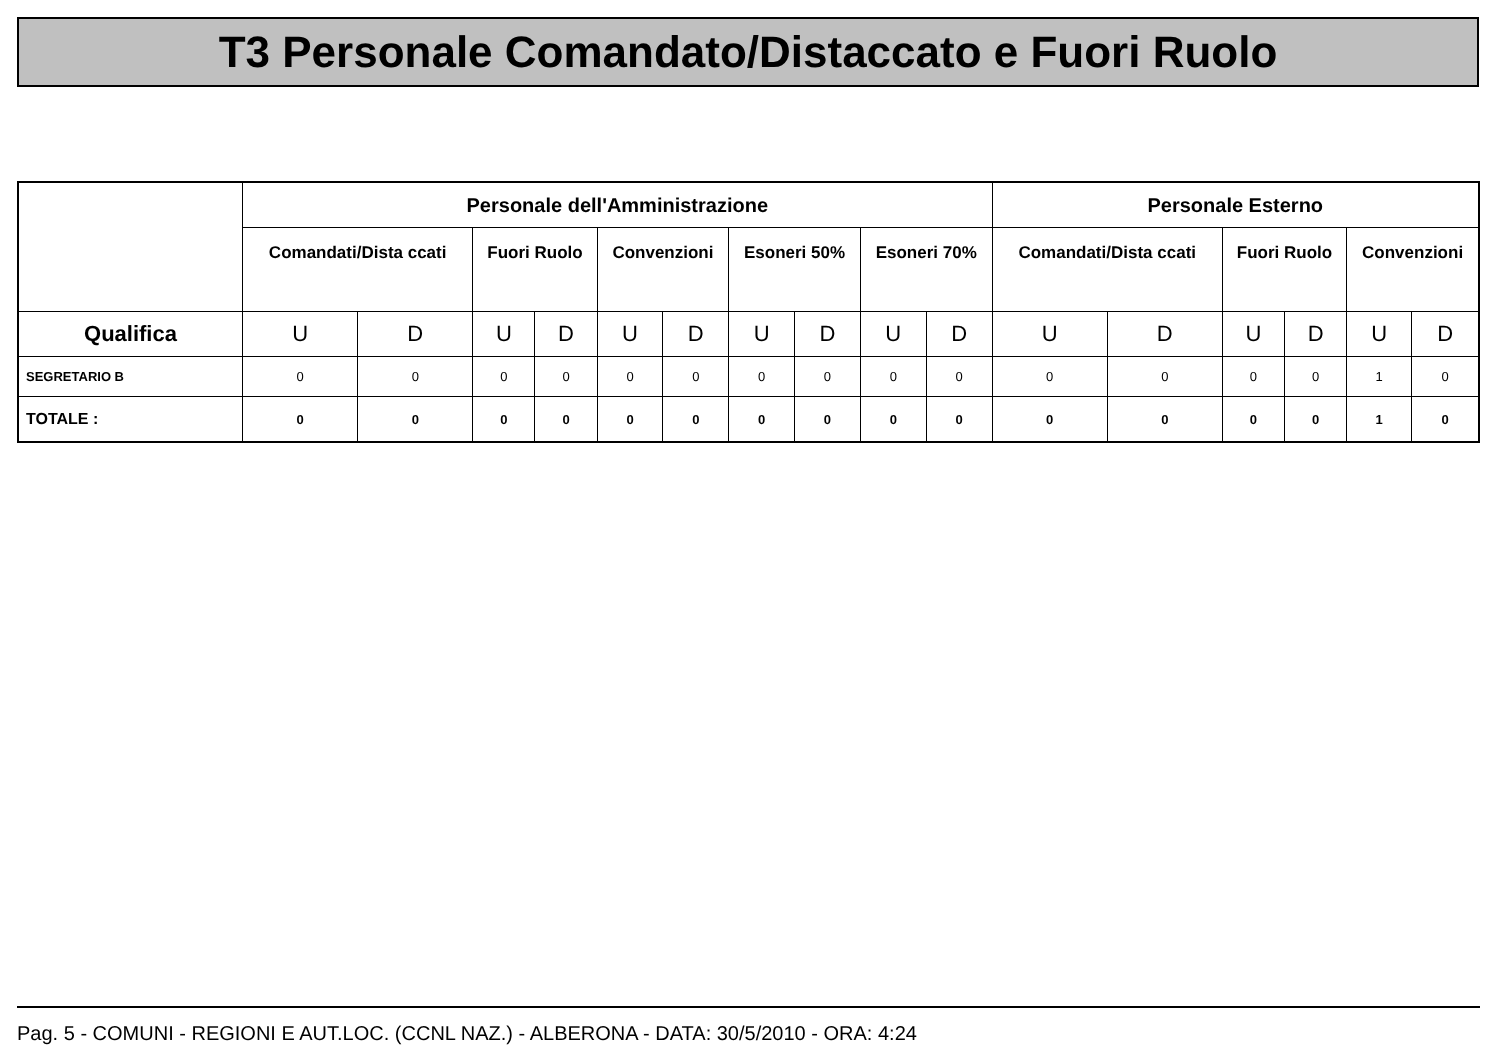T3 Personale Comandato/Distaccato e Fuori Ruolo
| | Personale dell'Amministrazione | | | | | | | | | | Personale Esterno | | | | | |
| --- | --- | --- | --- | --- | --- | --- | --- | --- | --- | --- | --- | --- | --- | --- | --- | --- |
| | Comandati/Dista ccati | | Fuori Ruolo | | Convenzioni | | Esoneri 50% | | Esoneri 70% | | Comandati/Dista ccati | | Fuori Ruolo | | Convenzioni | |
| Qualifica | U | D | U | D | U | D | U | D | U | D | U | D | U | D | U | D |
| SEGRETARIO B | 0 | 0 | 0 | 0 | 0 | 0 | 0 | 0 | 0 | 0 | 0 | 0 | 0 | 0 | 1 | 0 |
| TOTALE : | 0 | 0 | 0 | 0 | 0 | 0 | 0 | 0 | 0 | 0 | 0 | 0 | 0 | 0 | 1 | 0 |
Pag. 5 - COMUNI - REGIONI E AUT.LOC. (CCNL NAZ.) - ALBERONA - DATA: 30/5/2010 - ORA: 4:24